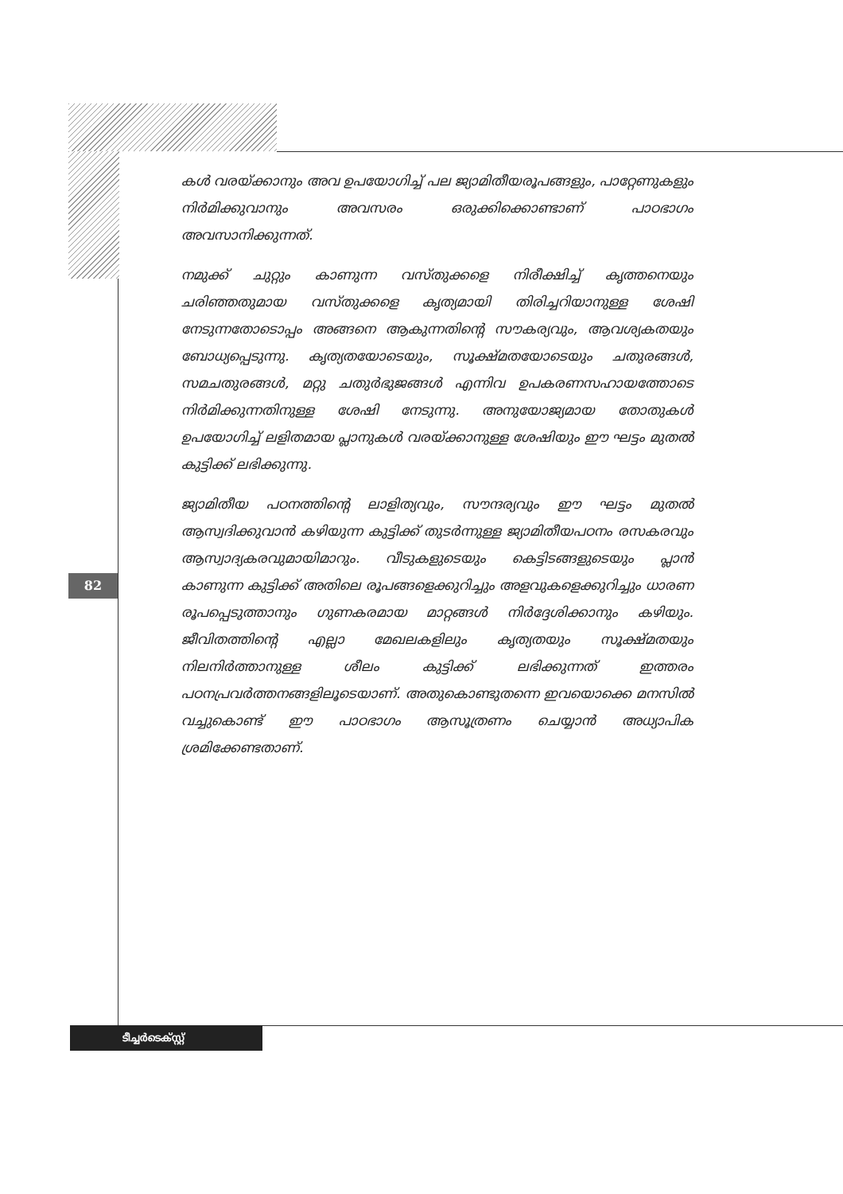കൾ വരയ്ക്കാനും അവ ഉപയോഗിച്ച് പല ജ്യാമിതീയരൂപങ്ങളും, പാറ്റേണുകളും നിർമിക്കുവാനും അവസരം ഒരുക്കിക്കൊണ്ടാണ് പാഠഭാഗം അവസാനിക്കുന്നത്.
നമുക്ക് ചുറ്റും കാണുന്ന വസ്തുക്കളെ നിരീക്ഷിച്ച് കൃത്തനെയും ചരിഞ്ഞതുമായ വസ്തുക്കളെ കൃത്യമായി തിരിച്ചറിയാനുള്ള ശേഷി നേടുന്നതോടൊപ്പം അങ്ങനെ ആകുന്നതിന്റെ സൗകര്യവും, ആവശ്യകതയും ബോധ്യപ്പെടുന്നു. കൃത്യതയോടെയും, സൂക്ഷ്മതയോടെയും ചതുരങ്ങൾ, സമചതുരങ്ങൾ, മറ്റു ചതുർഭുജങ്ങൾ എന്നിവ ഉപകരണസഹായത്തോടെ നിർമിക്കുന്നതിനുള്ള ശേഷി നേടുന്നു. അനുയോജ്യമായ തോതുകൾ ഉപയോഗിച്ച് ലളിതമായ പ്ലാനുകൾ വരയ്ക്കാനുള്ള ശേഷിയും ഈ ഘട്ടം മുതൽ കുട്ടിക്ക് ലഭിക്കുന്നു.
ജ്യാമിതീയ പഠനത്തിന്റെ ലാളിത്യവും, സൗന്ദര്യവും ഈ ഘട്ടം മുതൽ ആസ്വദിക്കുവാൻ കഴിയുന്ന കുട്ടിക്ക് തുടർന്നുള്ള ജ്യാമിതീയപഠനം രസകരവും ആസ്വാദ്യകരവുമായിമാറും. വീടുകളുടെയും കെട്ടിടങ്ങളുടെയും പ്ലാൻ കാണുന്ന കുട്ടിക്ക് അതിലെ രൂപങ്ങളെക്കുറിച്ചും അളവുകളെക്കുറിച്ചും ധാരണ രൂപപ്പെടുത്താനും ഗുണകരമായ മാറ്റങ്ങൾ നിർദ്ദേശിക്കാനും കഴിയും. ജീവിതത്തിന്റെ എല്ലാ മേഖലകളിലും കൃത്യതയും സൂക്ഷ്മതയും നിലനിർത്താനുള്ള ശീലം കുട്ടിക്ക് ലഭിക്കുന്നത് ഇത്തരം പഠനപ്രവർത്തനങ്ങളിലൂടെയാണ്. അതുകൊണ്ടുതന്നെ ഇവയൊക്കെ മനസിൽ വച്ചുകൊണ്ട് ഈ പാഠഭാഗം ആസൂത്രണം ചെയ്യാൻ അധ്യാപിക ശ്രമിക്കേണ്ടതാണ്.
82
ടീച്ചർടെക്സ്റ്റ്